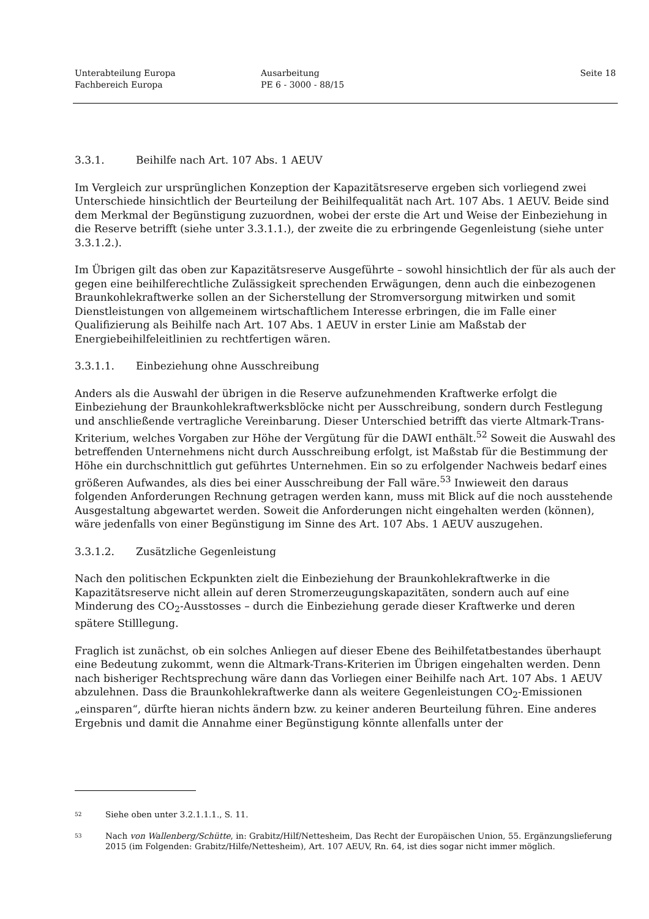Unterabteilung Europa
Fachbereich Europa
Ausarbeitung
PE 6 - 3000 - 88/15
Seite 18
3.3.1. Beihilfe nach Art. 107 Abs. 1 AEUV
Im Vergleich zur ursprünglichen Konzeption der Kapazitätsreserve ergeben sich vorliegend zwei Unterschiede hinsichtlich der Beurteilung der Beihilfequalität nach Art. 107 Abs. 1 AEUV. Beide sind dem Merkmal der Begünstigung zuzuordnen, wobei der erste die Art und Weise der Einbeziehung in die Reserve betrifft (siehe unter 3.3.1.1.), der zweite die zu erbringende Gegenleistung (siehe unter 3.3.1.2.).
Im Übrigen gilt das oben zur Kapazitätsreserve Ausgeführte – sowohl hinsichtlich der für als auch der gegen eine beihilferechtliche Zulässigkeit sprechenden Erwägungen, denn auch die einbezogenen Braunkohlekraftwerke sollen an der Sicherstellung der Stromversorgung mitwirken und somit Dienstleistungen von allgemeinem wirtschaftlichem Interesse erbringen, die im Falle einer Qualifizierung als Beihilfe nach Art. 107 Abs. 1 AEUV in erster Linie am Maßstab der Energiebeihilfeleitlinien zu rechtfertigen wären.
3.3.1.1. Einbeziehung ohne Ausschreibung
Anders als die Auswahl der übrigen in die Reserve aufzunehmenden Kraftwerke erfolgt die Einbeziehung der Braunkohlekraftwerksblöcke nicht per Ausschreibung, sondern durch Festlegung und anschließende vertragliche Vereinbarung. Dieser Unterschied betrifft das vierte Altmark-Trans-Kriterium, welches Vorgaben zur Höhe der Vergütung für die DAWI enthält.<sup>52</sup> Soweit die Auswahl des betreffenden Unternehmens nicht durch Ausschreibung erfolgt, ist Maßstab für die Bestimmung der Höhe ein durchschnittlich gut geführtes Unternehmen. Ein so zu erfolgender Nachweis bedarf eines größeren Aufwandes, als dies bei einer Ausschreibung der Fall wäre.<sup>53</sup> Inwieweit den daraus folgenden Anforderungen Rechnung getragen werden kann, muss mit Blick auf die noch ausstehende Ausgestaltung abgewartet werden. Soweit die Anforderungen nicht eingehalten werden (können), wäre jedenfalls von einer Begünstigung im Sinne des Art. 107 Abs. 1 AEUV auszugehen.
3.3.1.2. Zusätzliche Gegenleistung
Nach den politischen Eckpunkten zielt die Einbeziehung der Braunkohlekraftwerke in die Kapazitätsreserve nicht allein auf deren Stromerzeugungskapazitäten, sondern auch auf eine Minderung des CO<sub>2</sub>-Ausstosses – durch die Einbeziehung gerade dieser Kraftwerke und deren spätere Stilllegung.
Fraglich ist zunächst, ob ein solches Anliegen auf dieser Ebene des Beihilfetatbestandes überhaupt eine Bedeutung zukommt, wenn die Altmark-Trans-Kriterien im Übrigen eingehalten werden. Denn nach bisheriger Rechtsprechung wäre dann das Vorliegen einer Beihilfe nach Art. 107 Abs. 1 AEUV abzulehnen. Dass die Braunkohlekraftwerke dann als weitere Gegenleistungen CO<sub>2</sub>-Emissionen „einsparen“, dürfte hieran nichts ändern bzw. zu keiner anderen Beurteilung führen. Eine anderes Ergebnis und damit die Annahme einer Begünstigung könnte allenfalls unter der
52
Siehe oben unter 3.2.1.1.1., S. 11.
53
Nach von Wallenberg/Schütte, in: Grabitz/Hilf/Nettesheim, Das Recht der Europäischen Union, 55. Ergänzungslieferung 2015 (im Folgenden: Grabitz/Hilfe/Nettesheim), Art. 107 AEUV, Rn. 64, ist dies sogar nicht immer möglich.